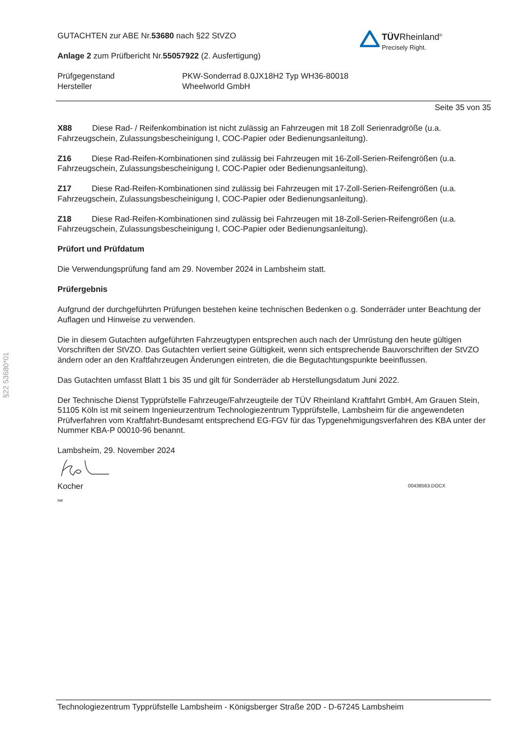§22 53680*01
GUTACHTEN zur ABE Nr.53680 nach §22 StVZO
Anlage 2 zum Prüfbericht Nr.55057922 (2. Ausfertigung)
Prüfgegenstand
Hersteller
PKW-Sonderrad 8.0JX18H2 Typ WH36-80018
Wheelworld GmbH
Seite 35 von 35
TÜVRheinland<sup>®</sup>
Precisely Right.
X88 Diese Rad- / Reifenkombination ist nicht zulässig an Fahrzeugen mit 18 Zoll Serienradgröße (u.a. Fahrzeugschein, Zulassungsbescheinigung I, COC-Papier oder Bedienungsanleitung).
Z16 Diese Rad-Reifen-Kombinationen sind zulässig bei Fahrzeugen mit 16-Zoll-Serien-Reifengrößen (u.a. Fahrzeugschein, Zulassungsbescheinigung I, COC-Papier oder Bedienungsanleitung).
Z17 Diese Rad-Reifen-Kombinationen sind zulässig bei Fahrzeugen mit 17-Zoll-Serien-Reifengrößen (u.a. Fahrzeugschein, Zulassungsbescheinigung I, COC-Papier oder Bedienungsanleitung).
Z18 Diese Rad-Reifen-Kombinationen sind zulässig bei Fahrzeugen mit 18-Zoll-Serien-Reifengrößen (u.a. Fahrzeugschein, Zulassungsbescheinigung I, COC-Papier oder Bedienungsanleitung).
Prüfort und Prüfdatum
Die Verwendungsprüfung fand am 29. November 2024 in Lambsheim statt.
Prüfergebnis
Aufgrund der durchgeführten Prüfungen bestehen keine technischen Bedenken o.g. Sonderräder unter Beachtung der Auflagen und Hinweise zu verwenden.
Die in diesem Gutachten aufgeführten Fahrzeugtypen entsprechen auch nach der Umrüstung den heute gültigen Vorschriften der StVZO. Das Gutachten verliert seine Gültigkeit, wenn sich entsprechende Bauvorschriften der StVZO ändern oder an den Kraftfahrzeugen Änderungen eintreten, die die Begutachtungspunkte beeinflussen.
Das Gutachten umfasst Blatt 1 bis 35 und gilt für Sonderräder ab Herstellungsdatum Juni 2022.
Der Technische Dienst Typprüfstelle Fahrzeuge/Fahrzeugteile der TÜV Rheinland Kraftfahrt GmbH, Am Grauen Stein, 51105 Köln ist mit seinem Ingenieurzentrum Technologiezentrum Typprüfstelle, Lambsheim für die angewendeten Prüfverfahren vom Kraftfahrt-Bundesamt entsprechend EG-FGV für das Typgenehmigungsverfahren des KBA unter der Nummer KBA-P 00010-96 benannt.
Lambsheim, 29. November 2024
Kocher 00438563.DOCX
sw
Technologiezentrum Typprüfstelle Lambsheim - Königsberger Straße 20D - D-67245 Lambsheim